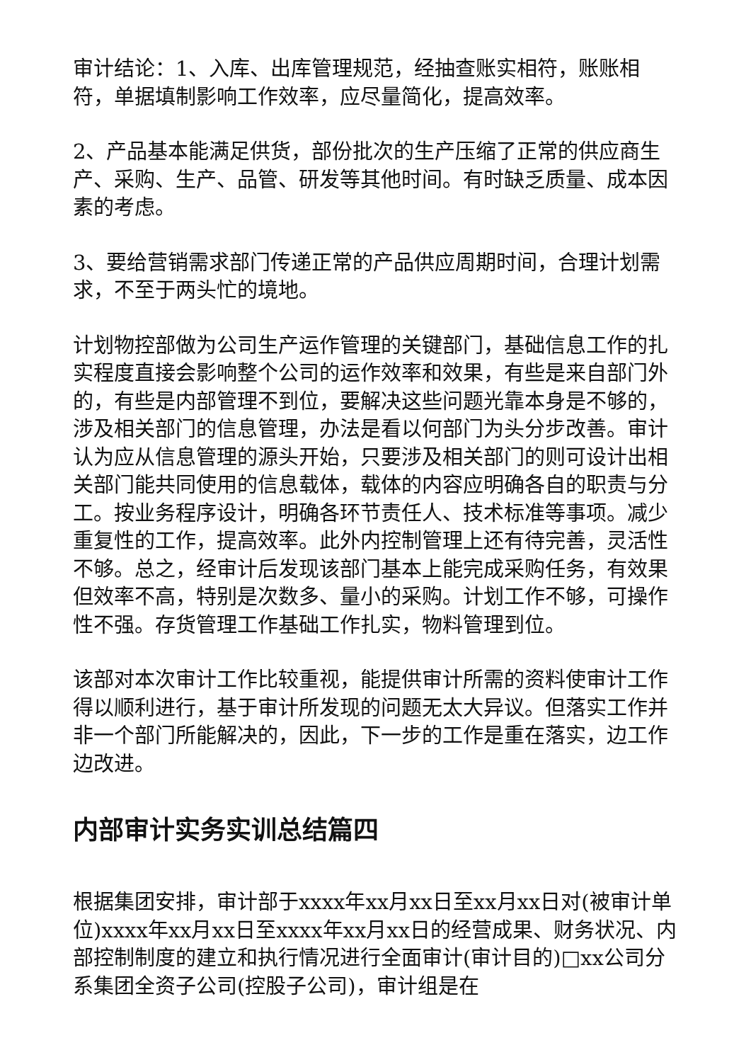审计结论：1、入库、出库管理规范，经抽查账实相符，账账相符，单据填制影响工作效率，应尽量简化，提高效率。
2、产品基本能满足供货，部份批次的生产压缩了正常的供应商生产、采购、生产、品管、研发等其他时间。有时缺乏质量、成本因素的考虑。
3、要给营销需求部门传递正常的产品供应周期时间，合理计划需求，不至于两头忙的境地。
计划物控部做为公司生产运作管理的关键部门，基础信息工作的扎实程度直接会影响整个公司的运作效率和效果，有些是来自部门外的，有些是内部管理不到位，要解决这些问题光靠本身是不够的，涉及相关部门的信息管理，办法是看以何部门为头分步改善。审计认为应从信息管理的源头开始，只要涉及相关部门的则可设计出相关部门能共同使用的信息载体，载体的内容应明确各自的职责与分工。按业务程序设计，明确各环节责任人、技术标准等事项。减少重复性的工作，提高效率。此外内控制管理上还有待完善，灵活性不够。总之，经审计后发现该部门基本上能完成采购任务，有效果但效率不高，特别是次数多、量小的采购。计划工作不够，可操作性不强。存货管理工作基础工作扎实，物料管理到位。
该部对本次审计工作比较重视，能提供审计所需的资料使审计工作得以顺利进行，基于审计所发现的问题无太大异议。但落实工作并非一个部门所能解决的，因此，下一步的工作是重在落实，边工作边改进。
内部审计实务实训总结篇四
根据集团安排，审计部于xxxx年xx月xx日至xx月xx日对(被审计单位)xxxx年xx月xx日至xxxx年xx月xx日的经营成果、财务状况、内部控制制度的建立和执行情况进行全面审计(审计目的)□xx公司分系集团全资子公司(控股子公司)，审计组是在